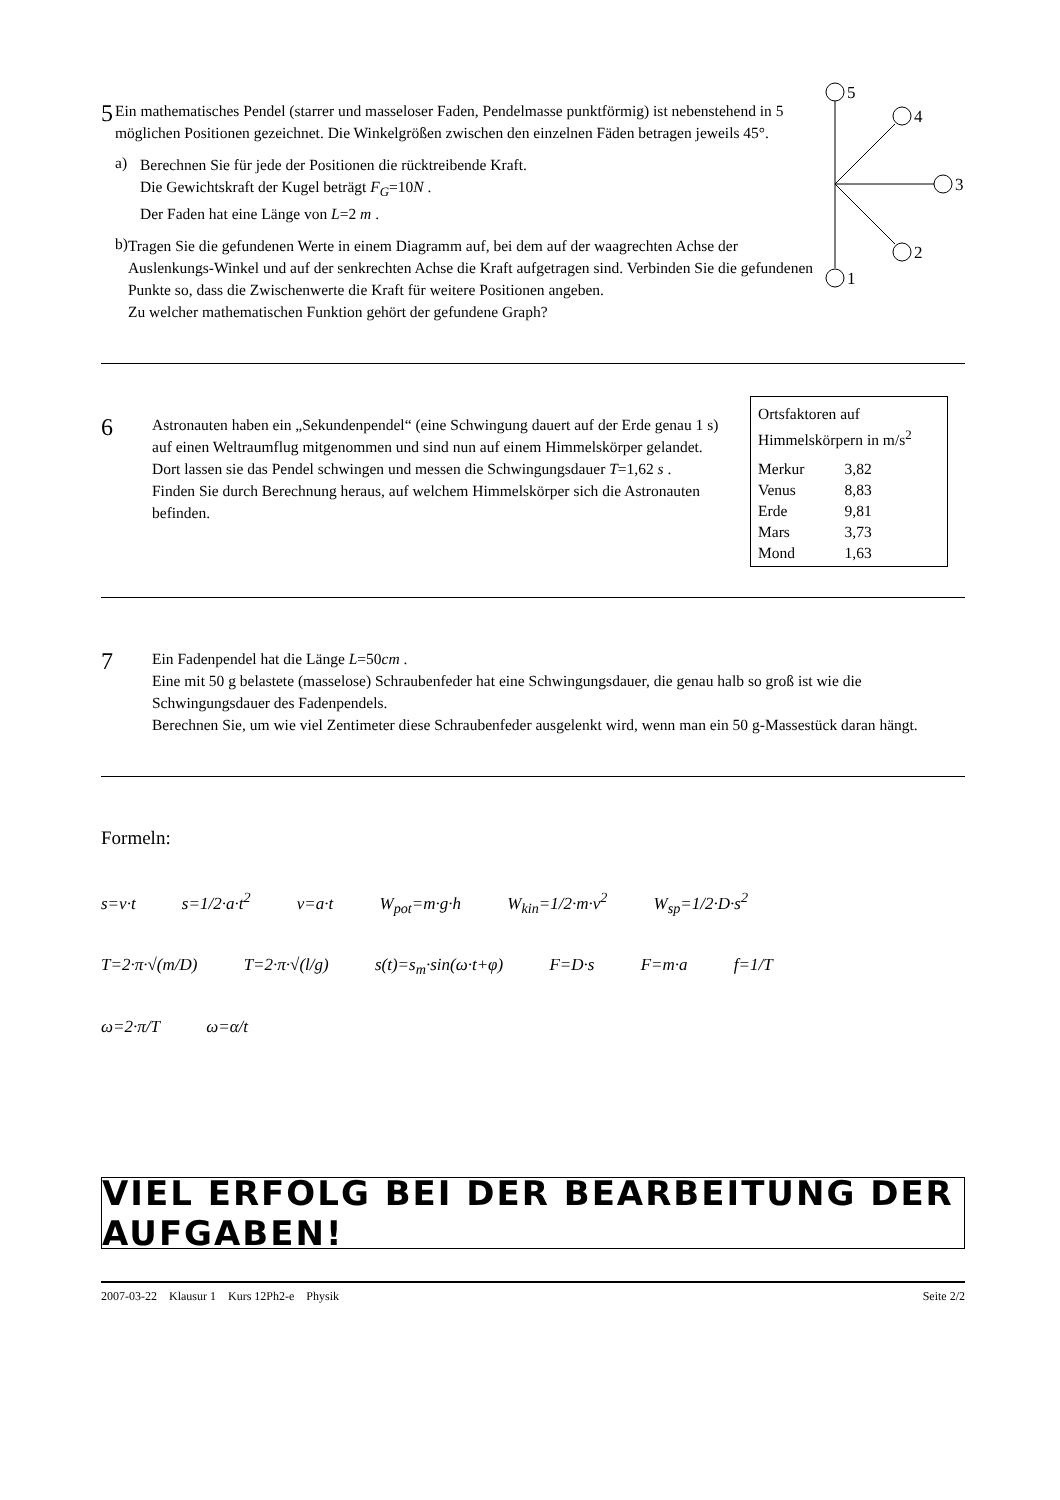5
Ein mathematisches Pendel (starrer und masseloser Faden, Pendelmasse punktförmig) ist nebenstehend in 5 möglichen Positionen gezeichnet. Die Winkelgrößen zwischen den einzelnen Fäden betragen jeweils 45°.
a)
Berechnen Sie für jede der Positionen die rücktreibende Kraft.
Die Gewichtskraft der Kugel beträgt F<sub>G</sub>=10N .
Der Faden hat eine Länge von L=2 m .
b)
Tragen Sie die gefundenen Werte in einem Diagramm auf, bei dem auf der waagrechten Achse der Auslenkungs-Winkel und auf der senkrechten Achse die Kraft aufgetragen sind. Verbinden Sie die gefundenen Punkte so, dass die Zwischenwerte die Kraft für weitere Positionen angeben.
Zu welcher mathematischen Funktion gehört der gefundene Graph?
5
4
3
2
1
6
Astronauten haben ein „Sekundenpendel“ (eine Schwingung dauert auf der Erde genau 1 s) auf einen Weltraumflug mitgenommen und sind nun auf einem Himmelskörper gelandet. Dort lassen sie das Pendel schwingen und messen die Schwingungsdauer T=1,62 s .
Finden Sie durch Berechnung heraus, auf welchem Himmelskörper sich die Astronauten befinden.
Ortsfaktoren auf
Himmelskörpern in m/s<sup>2</sup>
| Merkur | 3,82 |
| Venus | 8,83 |
| Erde | 9,81 |
| Mars | 3,73 |
| Mond | 1,63 |
7
Ein Fadenpendel hat die Länge L=50cm .
Eine mit 50 g belastete (masselose) Schraubenfeder hat eine Schwingungsdauer, die genau halb so groß ist wie die Schwingungsdauer des Fadenpendels.
Berechnen Sie, um wie viel Zentimeter diese Schraubenfeder ausgelenkt wird, wenn man ein 50 g-Massestück daran hängt.
Formeln:
s=v·t s=1/2·a·t<sup>2</sup> v=a·t W<sub>pot</sub>=m·g·h W<sub>kin</sub>=1/2·m·v<sup>2</sup> W<sub>sp</sub>=1/2·D·s<sup>2</sup>
T=2·π·√(m/D) T=2·π·√(l/g) s(t)=s<sub>m</sub>·sin(ω·t+φ) F=D·s F=m·a f=1/T
ω=2·π/T ω=α/t
VIEL ERFOLG BEI DER BEARBEITUNG DER AUFGABEN!
2007-03-22 Klausur 1 Kurs 12Ph2-e Physik Seite 2/2